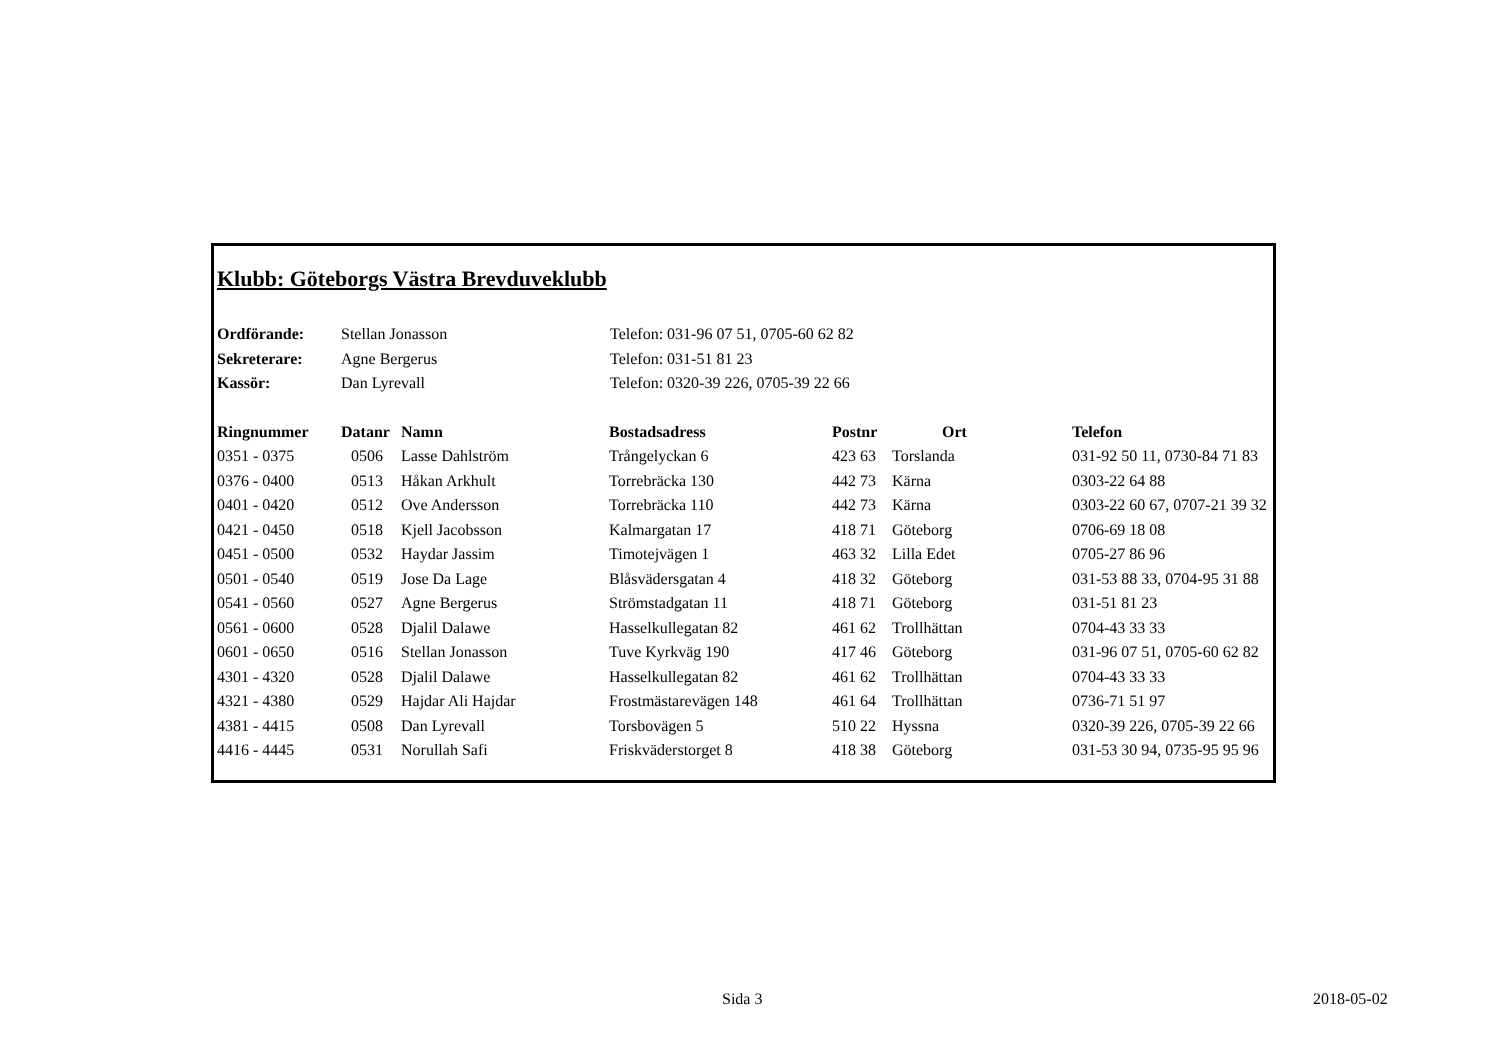Klubb: Göteborgs Västra Brevduveklubb
| Ordförande: | Stellan Jonasson | Telefon: 031-96 07 51, 0705-60 62 82 |
| Sekreterare: | Agne Bergerus | Telefon: 031-51 81 23 |
| Kassör: | Dan Lyrevall | Telefon: 0320-39 226, 0705-39 22 66 |
| Ringnummer | Datanr | Namn | Bostadsadress | Postnr | Ort | Telefon |
| --- | --- | --- | --- | --- | --- | --- |
| 0351 - 0375 | 0506 | Lasse Dahlström | Trångelyckan 6 | 423 63 | Torslanda | 031-92 50 11, 0730-84 71 83 |
| 0376 - 0400 | 0513 | Håkan Arkhult | Torrebräcka 130 | 442 73 | Kärna | 0303-22 64 88 |
| 0401 - 0420 | 0512 | Ove Andersson | Torrebräcka 110 | 442 73 | Kärna | 0303-22 60 67, 0707-21 39 32 |
| 0421 - 0450 | 0518 | Kjell Jacobsson | Kalmargatan 17 | 418 71 | Göteborg | 0706-69 18 08 |
| 0451 - 0500 | 0532 | Haydar Jassim | Timotejvägen 1 | 463 32 | Lilla Edet | 0705-27 86 96 |
| 0501 - 0540 | 0519 | Jose Da Lage | Blåsvädersgatan 4 | 418 32 | Göteborg | 031-53 88 33, 0704-95 31 88 |
| 0541 - 0560 | 0527 | Agne Bergerus | Strömstadgatan 11 | 418 71 | Göteborg | 031-51 81 23 |
| 0561 - 0600 | 0528 | Djalil Dalawe | Hasselkullegatan 82 | 461 62 | Trollhättan | 0704-43 33 33 |
| 0601 - 0650 | 0516 | Stellan Jonasson | Tuve Kyrkväg 190 | 417 46 | Göteborg | 031-96 07 51, 0705-60 62 82 |
| 4301 - 4320 | 0528 | Djalil Dalawe | Hasselkullegatan 82 | 461 62 | Trollhättan | 0704-43 33 33 |
| 4321 - 4380 | 0529 | Hajdar Ali Hajdar | Frostmästarevägen 148 | 461 64 | Trollhättan | 0736-71 51 97 |
| 4381 - 4415 | 0508 | Dan Lyrevall | Torsbovägen 5 | 510 22 | Hyssna | 0320-39 226, 0705-39 22 66 |
| 4416 - 4445 | 0531 | Norullah Safi | Friskväderstorget 8 | 418 38 | Göteborg | 031-53 30 94, 0735-95 95 96 |
Sida 3 2018-05-02